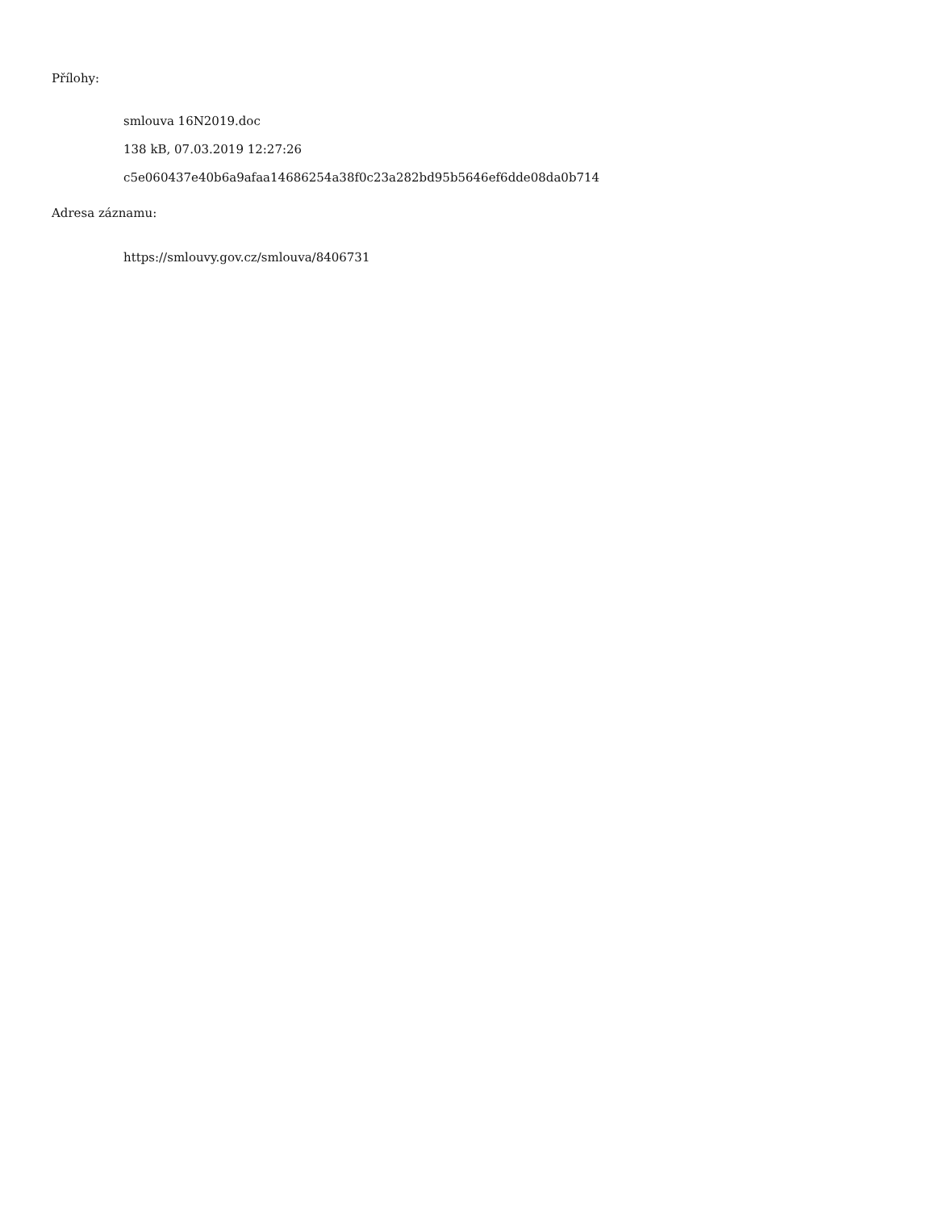Přílohy:
smlouva 16N2019.doc
138 kB, 07.03.2019 12:27:26
c5e060437e40b6a9afaa14686254a38f0c23a282bd95b5646ef6dde08da0b714
Adresa záznamu:
https://smlouvy.gov.cz/smlouva/8406731